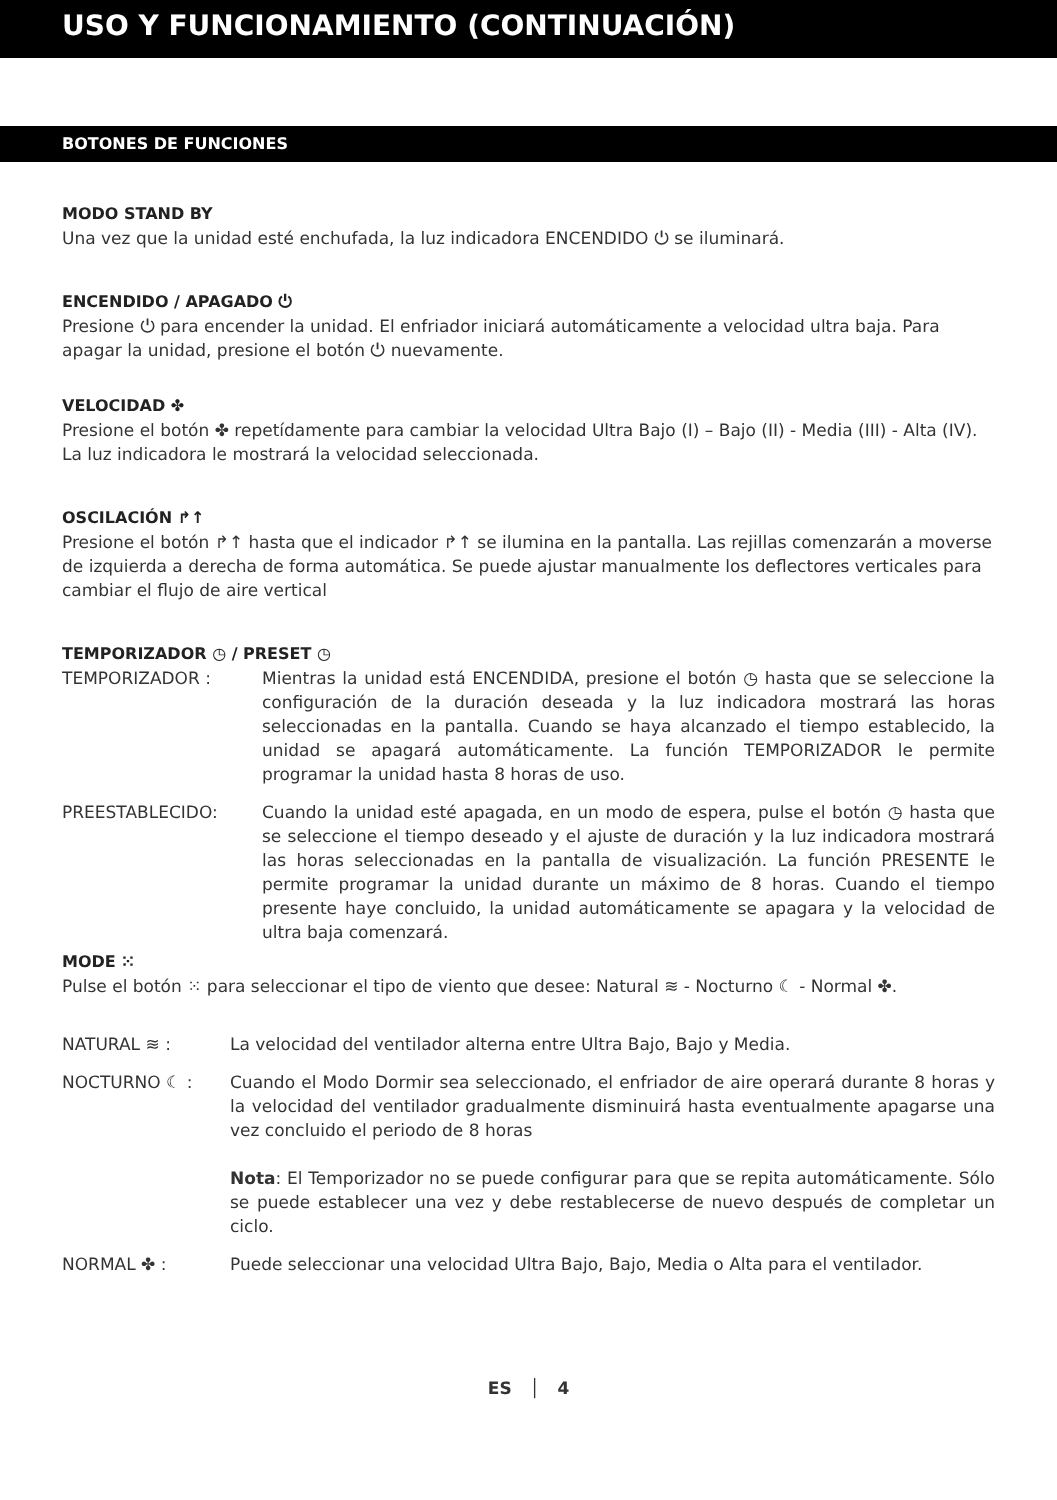USO Y FUNCIONAMIENTO (CONTINUACIÓN)
BOTONES DE FUNCIONES
MODO STAND BY
Una vez que la unidad esté enchufada, la luz indicadora ENCENDIDO ⏻ se iluminará.
ENCENDIDO / APAGADO ⏻
Presione ⏻ para encender la unidad. El enfriador iniciará automáticamente a velocidad ultra baja. Para apagar la unidad, presione el botón ⏻ nuevamente.
VELOCIDAD ✤
Presione el botón ✤ repetídamente para cambiar la velocidad Ultra Bajo (I) – Bajo (II) - Media (III) - Alta (IV). La luz indicadora le mostrará la velocidad seleccionada.
OSCILACIÓN ↱↑
Presione el botón ↱↑ hasta que el indicador ↱↑ se ilumina en la pantalla. Las rejillas comenzarán a moverse de izquierda a derecha de forma automática. Se puede ajustar manualmente los deflectores verticales para cambiar el flujo de aire vertical
TEMPORIZADOR ◷ / PRESET ◷
TEMPORIZADOR : Mientras la unidad está ENCENDIDA, presione el botón ◷ hasta que se seleccione la configuración de la duración deseada y la luz indicadora mostrará las horas seleccionadas en la pantalla. Cuando se haya alcanzado el tiempo establecido, la unidad se apagará automáticamente. La función TEMPORIZADOR le permite programar la unidad hasta 8 horas de uso.
PREESTABLECIDO: Cuando la unidad esté apagada, en un modo de espera, pulse el botón ◷ hasta que se seleccione el tiempo deseado y el ajuste de duración y la luz indicadora mostrará las horas seleccionadas en la pantalla de visualización. La función PRESENTE le permite programar la unidad durante un máximo de 8 horas. Cuando el tiempo presente haye concluido, la unidad automáticamente se apagara y la velocidad de ultra baja comenzará.
MODE ⁙
Pulse el botón ⁙ para seleccionar el tipo de viento que desee: Natural ≋ - Nocturno ☾ - Normal ✤.
NATURAL ≋ : La velocidad del ventilador alterna entre Ultra Bajo, Bajo y Media.
NOCTURNO ☾ : Cuando el Modo Dormir sea seleccionado, el enfriador de aire operará durante 8 horas y la velocidad del ventilador gradualmente disminuirá hasta eventualmente apagarse una vez concluido el periodo de 8 horas
Nota: El Temporizador no se puede configurar para que se repita automáticamente. Sólo se puede establecer una vez y debe restablecerse de nuevo después de completar un ciclo.
NORMAL ✤ : Puede seleccionar una velocidad Ultra Bajo, Bajo, Media o Alta para el ventilador.
ES │ 4